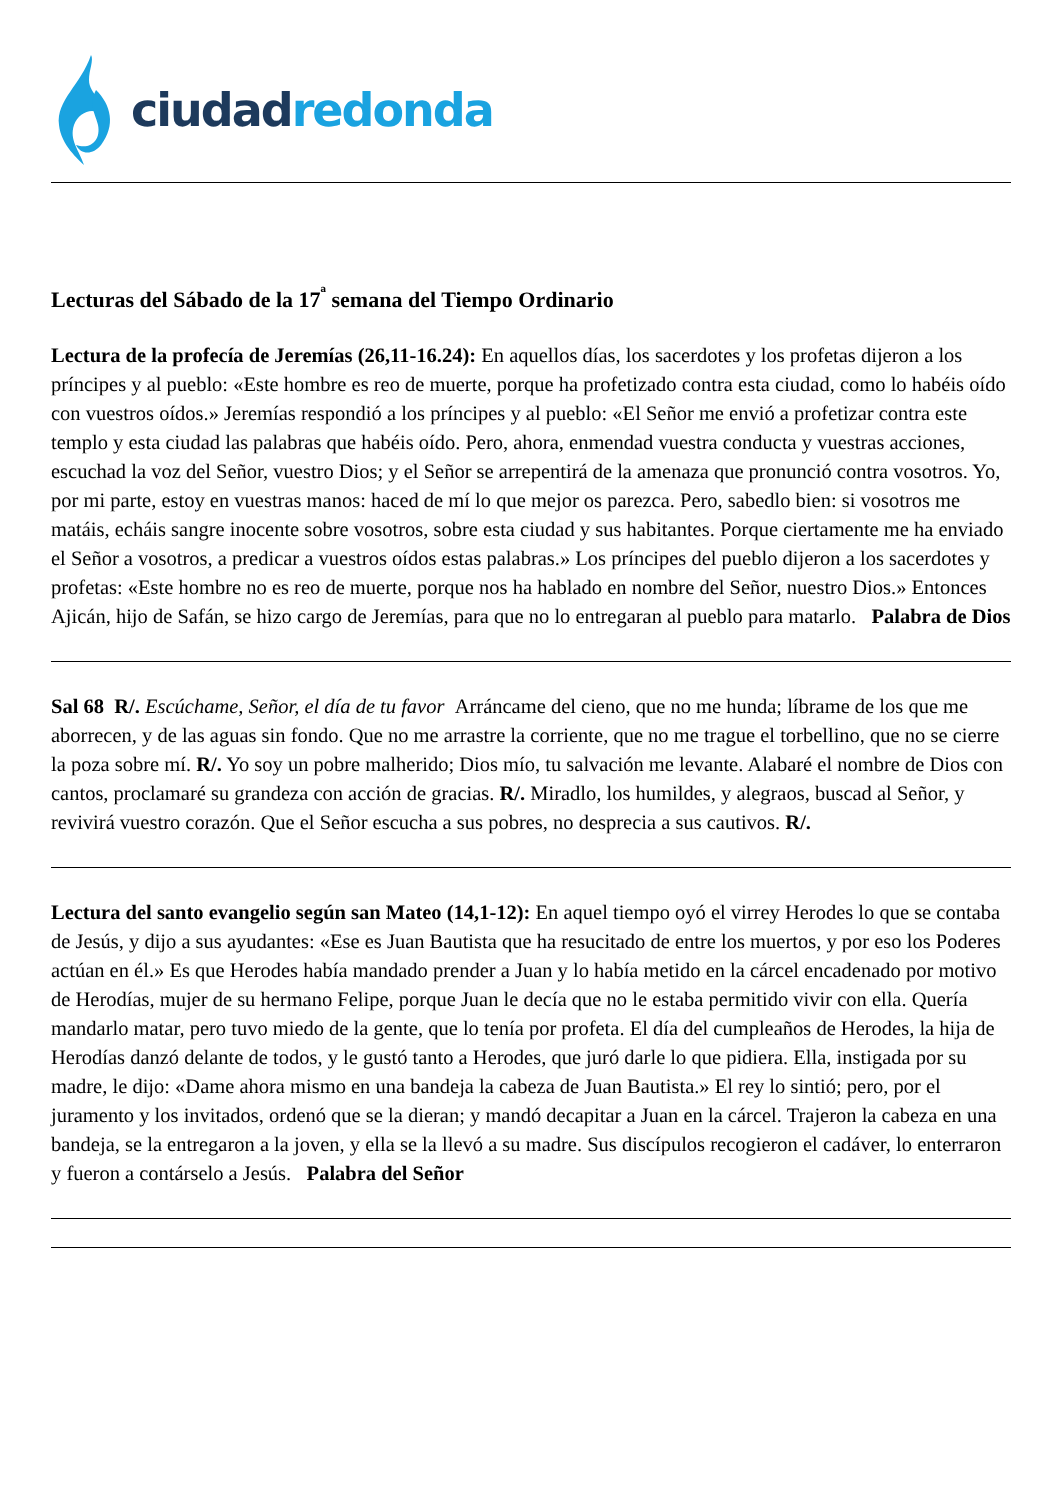ciudad redonda
Lecturas del Sábado de la 17<sup>ª</sup> semana del Tiempo Ordinario
Lectura de la profecía de Jeremías (26,11-16.24): En aquellos días, los sacerdotes y los profetas dijeron a los príncipes y al pueblo: «Este hombre es reo de muerte, porque ha profetizado contra esta ciudad, como lo habéis oído con vuestros oídos.» Jeremías respondió a los príncipes y al pueblo: «El Señor me envió a profetizar contra este templo y esta ciudad las palabras que habéis oído. Pero, ahora, enmendad vuestra conducta y vuestras acciones, escuchad la voz del Señor, vuestro Dios; y el Señor se arrepentirá de la amenaza que pronunció contra vosotros. Yo, por mi parte, estoy en vuestras manos: haced de mí lo que mejor os parezca. Pero, sabedlo bien: si vosotros me matáis, echáis sangre inocente sobre vosotros, sobre esta ciudad y sus habitantes. Porque ciertamente me ha enviado el Señor a vosotros, a predicar a vuestros oídos estas palabras.» Los príncipes del pueblo dijeron a los sacerdotes y profetas: «Este hombre no es reo de muerte, porque nos ha hablado en nombre del Señor, nuestro Dios.» Entonces Ajicán, hijo de Safán, se hizo cargo de Jeremías, para que no lo entregaran al pueblo para matarlo. Palabra de Dios
Sal 68 R/. Escúchame, Señor, el día de tu favor Arráncame del cieno, que no me hunda; líbrame de los que me aborrecen, y de las aguas sin fondo. Que no me arrastre la corriente, que no me trague el torbellino, que no se cierre la poza sobre mí. R/. Yo soy un pobre malherido; Dios mío, tu salvación me levante. Alabaré el nombre de Dios con cantos, proclamaré su grandeza con acción de gracias. R/. Miradlo, los humildes, y alegraos, buscad al Señor, y revivirá vuestro corazón. Que el Señor escucha a sus pobres, no desprecia a sus cautivos. R/.
Lectura del santo evangelio según san Mateo (14,1-12): En aquel tiempo oyó el virrey Herodes lo que se contaba de Jesús, y dijo a sus ayudantes: «Ese es Juan Bautista que ha resucitado de entre los muertos, y por eso los Poderes actúan en él.» Es que Herodes había mandado prender a Juan y lo había metido en la cárcel encadenado por motivo de Herodías, mujer de su hermano Felipe, porque Juan le decía que no le estaba permitido vivir con ella. Quería mandarlo matar, pero tuvo miedo de la gente, que lo tenía por profeta. El día del cumpleaños de Herodes, la hija de Herodías danzó delante de todos, y le gustó tanto a Herodes, que juró darle lo que pidiera. Ella, instigada por su madre, le dijo: «Dame ahora mismo en una bandeja la cabeza de Juan Bautista.» El rey lo sintió; pero, por el juramento y los invitados, ordenó que se la dieran; y mandó decapitar a Juan en la cárcel. Trajeron la cabeza en una bandeja, se la entregaron a la joven, y ella se la llevó a su madre. Sus discípulos recogieron el cadáver, lo enterraron y fueron a contárselo a Jesús. Palabra del Señor